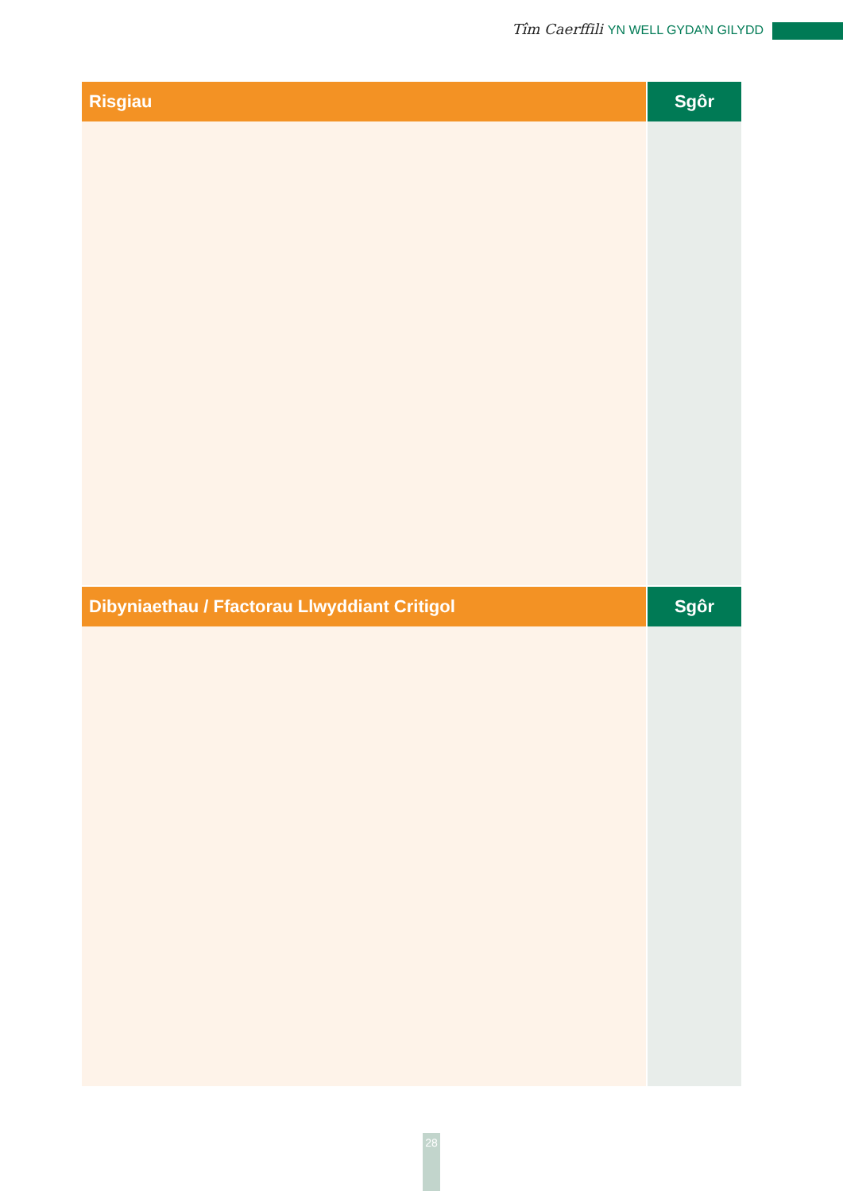Tîm Caerffili YN WELL GYDA’N GILYDD
| Risgiau | Sgôr |
| --- | --- |
| Dibyniaethau / Ffactorau Llwyddiant Critigol | Sgôr |
28